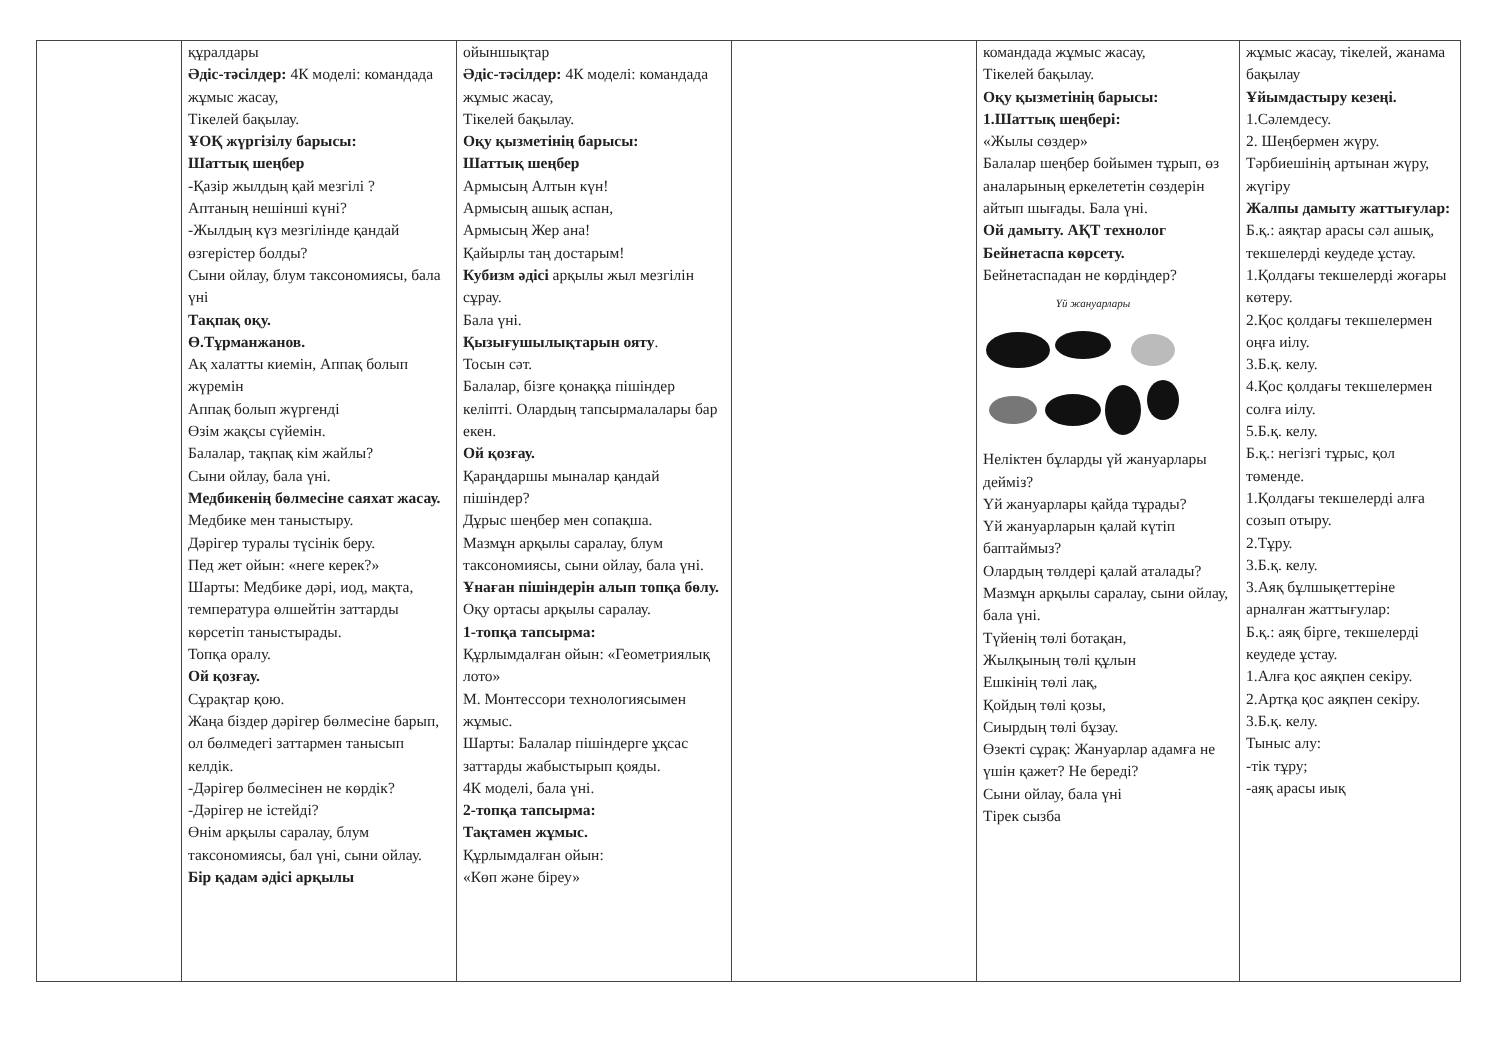| | құралдары Әдіс-тәсілдер: 4К моделі: командада жұмыс жасау, Тікелей бақылау. ҰОҚ жүргізілу барысы: Шаттық шеңбер -Қазір жылдың қай мезгілі ? Аптаның нешінші күні? -Жылдың күз мезгілінде қандай өзгерістер болды? Сыни ойлау, блум таксономиясы, бала үні Тақпақ оқу. Ө.Тұрманжанов. Ақ халатты киемін, Аппақ болып жүремін Аппақ болып жүргенді Өзім жақсы сүйемін. Балалар, тақпақ кім жайлы? Сыни ойлау, бала үні. Медбикенің бөлмесіне саяхат жасау. Медбике мен таныстыру. Дәрігер туралы түсінік беру. Пед жет ойын: «неге керек?» Шарты: Медбике дәрі, иод, мақта, температура өлшейтін заттарды көрсетіп таныстырады. Топқа оралу. Ой қозғау. Сұрақтар қою. Жаңа біздер дәрігер бөлмесіне барып, ол бөлмедегі заттармен танысып келдік. -Дәрігер бөлмесінен не көрдік? -Дәрігер не істейді? Өнім арқылы саралау, блум таксономиясы, бал үні, сыни ойлау. Бір қадам әдісі арқылы | ойыншықтар Әдіс-тәсілдер: 4К моделі: командада жұмыс жасау, Тікелей бақылау. Оқу қызметінің барысы: Шаттық шеңбер Армысың Алтын күн! Армысың ашық аспан, Армысың Жер ана! Қайырлы таң достарым! Кубизм әдісі арқылы жыл мезгілін сұрау. Бала үні. Қызығушылықтарын ояту . Тосын сәт. Балалар, бізге қонаққа пішіндер келіпті. Олардың тапсырмалалары бар екен. Ой қозғау. Қараңдаршы мыналар қандай пішіндер? Дұрыс шеңбер мен сопақша. Мазмұн арқылы саралау, блум таксономиясы, сыни ойлау, бала үні. Ұнаған пішіндерін алып топқа бөлу. Оқу ортасы арқылы саралау. 1-топқа тапсырма: Құрлымдалған ойын: «Геометриялық лото» М. Монтессори технологиясымен жұмыс. Шарты: Балалар пішіндерге ұқсас заттарды жабыстырып қояды. 4К моделі, бала үні. 2-топқа тапсырма: Тақтамен жұмыс. Құрлымдалған ойын: «Көп және біреу» | | командада жұмыс жасау, Тікелей бақылау. Оқу қызметінің барысы: 1.Шаттық шеңбері: «Жылы сөздер» Балалар шеңбер бойымен тұрып, өз аналарының еркелететін сөздерін айтып шығады. Бала үні. Ой дамыту. АҚТ технолог Бейнетаспа көрсету. Бейнетаспадан не көрдіңдер? Үй жануарлары Неліктен бұларды үй жануарлары дейміз? Үй жануарлары қайда тұрады? Үй жануарларын қалай күтіп баптаймыз? Олардың төлдері қалай аталады? Мазмұн арқылы саралау, сыни ойлау, бала үні. Түйенің төлі ботақан, Жылқының төлі құлын Ешкінің төлі лақ, Қойдың төлі қозы, Сиырдың төлі бұзау. Өзекті сұрақ: Жануарлар адамға не үшін қажет? Не береді? Сыни ойлау, бала үні Тірек сызба | жұмыс жасау, тікелей, жанама бақылау Ұйымдастыру кезеңі. 1.Сәлемдесу. 2. Шеңбермен жүру. Тәрбиешінің артынан жүру, жүгіру Жалпы дамыту жаттығулар: Б.қ.: аяқтар арасы сәл ашық, текшелерді кеудеде ұстау. 1.Қолдағы текшелерді жоғары көтеру. 2.Қос қолдағы текшелермен оңға иілу. 3.Б.қ. келу. 4.Қос қолдағы текшелермен солға иілу. 5.Б.қ. келу. Б.қ.: негізгі тұрыс, қол төменде. 1.Қолдағы текшелерді алға созып отыру. 2.Тұру. 3.Б.қ. келу. 3.Аяқ бұлшықеттеріне арналған жаттығулар: Б.қ.: аяқ бірге, текшелерді кеудеде ұстау. 1.Алға қос аяқпен секіру. 2.Артқа қос аяқпен секіру. 3.Б.қ. келу. Тыныс алу: -тік тұру; -аяқ арасы иық |